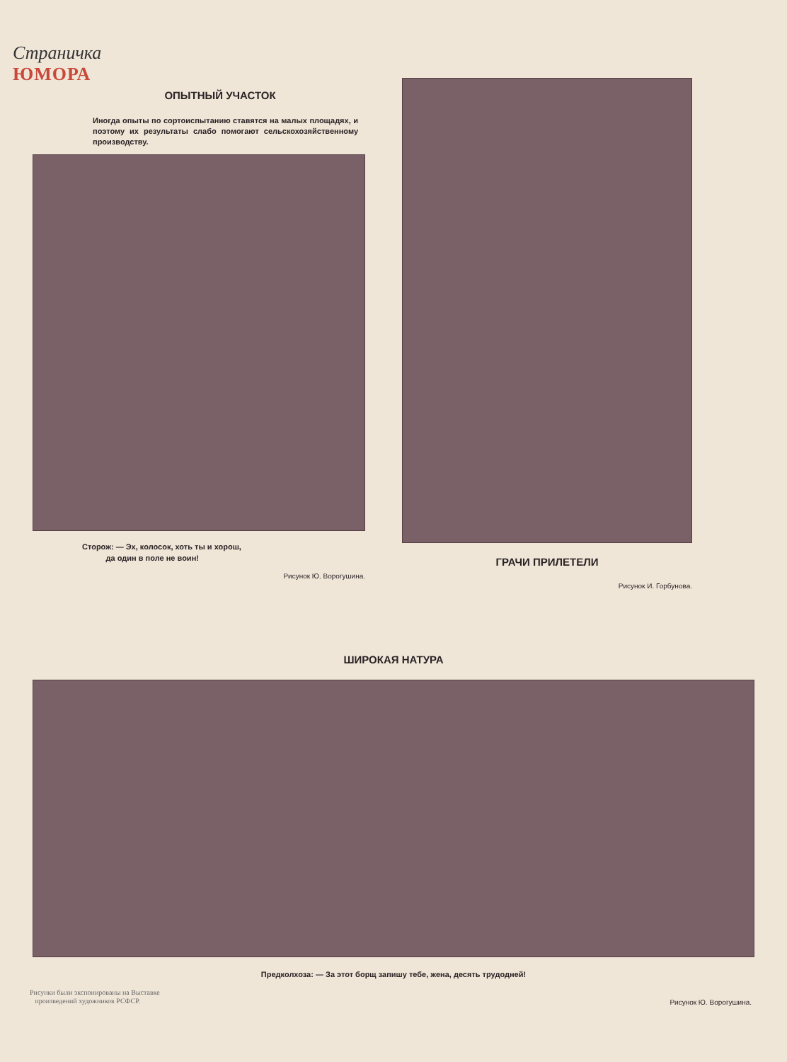Страничка
ЮМОРА
ОПЫТНЫЙ УЧАСТОК
Иногда опыты по сортоиспытанию ставятся на малых площадях, и поэтому их результаты слабо помогают сельскохозяйственному производству.
Сторож: — Эх, колосок, хоть ты и хорош,
да один в поле не воин!
Рисунок Ю. Ворогушина.
ГРАЧИ ПРИЛЕТЕЛИ
Рисунок И. Горбунова.
ШИРОКАЯ НАТУРА
Предколхоза: — За этот борщ запишу тебе, жена, десять трудодней!
Рисунки были экспонированы на Выставке
произведений художников РСФСР.
Рисунок Ю. Ворогушина.